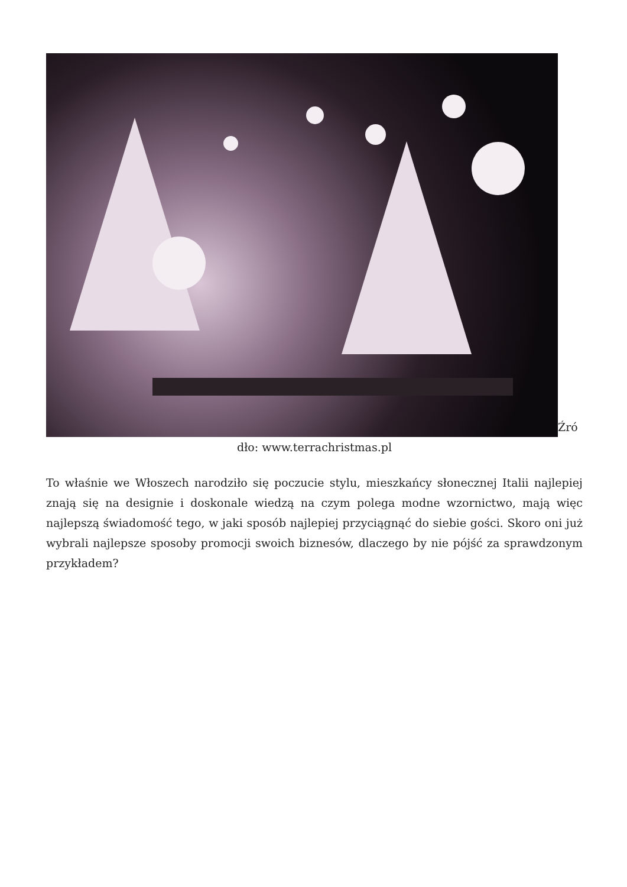Źró
dło: www.terrachristmas.pl
To właśnie we Włoszech narodziło się poczucie stylu, mieszkańcy słonecznej Italii najlepiej znają się na designie i doskonale wiedzą na czym polega modne wzornictwo, mają więc najlepszą świadomość tego, w jaki sposób najlepiej przyciągnąć do siebie gości. Skoro oni już wybrali najlepsze sposoby promocji swoich biznesów, dlaczego by nie pójść za sprawdzonym przykładem?